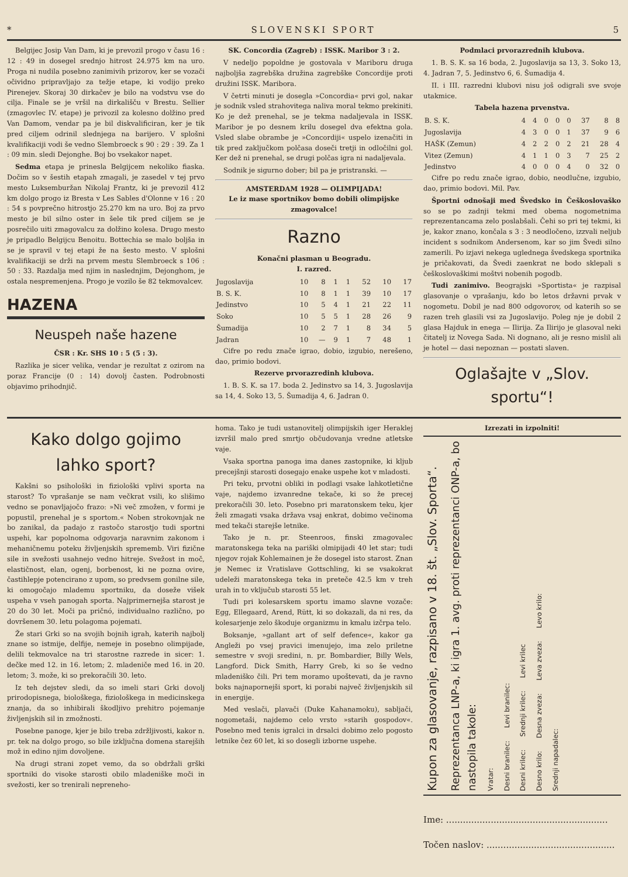* SLOVENSKI SPORT 5
Belgijec Josip Van Dam, ki je prevozil progo v času 16 : 12 : 49 in dosegel srednjo hitrost 24.975 km na uro. Proga ni nudila posebno zanimivih prizorov, ker se vozači očividno pripravljajo za težje etape, ki vodijo preko Pirenejev. Skoraj 30 dirkačev je bilo na vodstvu vse do cilja. Finale se je vršil na dirkališču v Brestu. Sellier (zmagovlec IV. etape) je privozil za kolesno dolžino pred Van Damom, vendar pa je bil diskvalificiran, ker je tik pred ciljem odrinil slednjega na barijero. V splošni kvalifikaciji vodi še vedno Slembroeck s 90 : 29 : 39. Za 1 : 09 min. sledi Dejonghe. Boj bo vsekakor napet.
Sedma etapa je prinesla Belgijcem nekoliko fiaska. Dočim so v šestih etapah zmagali, je zasedel v tej prvo mesto Luksemburžan Nikolaj Frantz, ki je prevozil 412 km dolgo progo iz Bresta v Les Sables d'Olonne v 16 : 20 : 54 s povprečno hitrostjo 25.270 km na uro. Boj za prvo mesto je bil silno oster in šele tik pred ciljem se je posrečilo uiti zmagovalcu za dolžino kolesa. Drugo mesto je pripadlo Belgijcu Benoitu. Bottechia se malo boljša in se je spravil v tej etapi že na šesto mesto. V splošni kvalifikaciji se drži na prvem mestu Slembroeck s 106 : 50 : 33. Razdalja med njim in naslednjim, Dejonghom, je ostala nespremenjena. Progo je vozilo še 82 tekmovalcev.
HAZENA
Neuspeh naše hazene
ČSR : Kr. SHS 10 : 5 (5 : 3).
Razlika je sicer velika, vendar je rezultat z ozirom na poraz Francije (0 : 14) dovolj časten. Podrobnosti objavimo prihodnjič.
SK. Concordia (Zagreb) : ISSK. Maribor 3 : 2.
V nedeljo popoldne je gostovala v Mariboru druga najboljša zagrebška družina zagrebške Concordije proti družini ISSK. Maribora.
V četrti minuti je dosegla »Concordia« prvi gol, nakar je sodnik vsled strahovitega naliva moral tekmo prekiniti. Ko je dež prenehal, se je tekma nadaljevala in ISSK. Maribor je po desnem krilu dosegel dva efektna gola. Vsled slabe obrambe je »Concordiji« uspelo izenačiti in tik pred zaključkom polčasa doseči tretji in odločilni gol. Ker dež ni prenehal, se drugi polčas igra ni nadaljevala.
Sodnik je sigurno dober; bil pa je pristranski. —
AMSTERDAM 1928 — OLIMPIJADA!
Le iz mase sportnikov bomo dobili olimpijske zmagovalce!
Razno
Konačni plasman u Beogradu.
I. razred.
| Jugoslavija | 10 | 8 | 1 | 1 | 52 | 10 | 17 |
| B. S. K. | 10 | 8 | 1 | 1 | 39 | 10 | 17 |
| Jedinstvo | 10 | 5 | 4 | 1 | 21 | 22 | 11 |
| Soko | 10 | 5 | 5 | 1 | 28 | 26 | 9 |
| Šumadija | 10 | 2 | 7 | 1 | 8 | 34 | 5 |
| Jadran | 10 | — | 9 | 1 | 7 | 48 | 1 |
Cifre po redu znače igrao, dobio, izgubio, nerešeno, dao, primio bodovi.
Rezerve prvorazredinh klubova.
1. B. S. K. sa 17. boda 2. Jedinstvo sa 14, 3. Jugoslavija sa 14, 4. Soko 13, 5. Šumadija 4, 6. Jadran 0.
Podmlaci prvorazrednih klubova.
1. B. S. K. sa 16 boda, 2. Jugoslavija sa 13, 3. Soko 13, 4. Jadran 7, 5. Jedinstvo 6, 6. Šumadija 4.
II. i III. razredni klubovi nisu još odigrali sve svoje utakmice.
Tabela hazena prvenstva.
| B. S. K. | 4 | 4 | 0 | 0 | 0 | 37 | 8 | 8 |
| Jugoslavija | 4 | 3 | 0 | 0 | 1 | 37 | 9 | 6 |
| HAŠK (Zemun) | 4 | 2 | 2 | 0 | 2 | 21 | 28 | 4 |
| Vitez (Zemun) | 4 | 1 | 1 | 0 | 3 | 7 | 25 | 2 |
| Jedinstvo | 4 | 0 | 0 | 0 | 4 | 0 | 32 | 0 |
Cifre po redu znače igrao, dobio, neodlučne, izgubio, dao, primio bodovi. Mil. Pav.
Športni odnošaji med Švedsko in Češkoslovaško so se po zadnji tekmi med obema nogometnima reprezentancama zelo poslabšali. Čehi so pri tej tekmi, ki je, kakor znano, končala s 3 : 3 neodločeno, izzvali neljub incident s sodnikom Andersenom, kar so jim Švedi silno zamerili. Po izjavi nekega uglednega švedskega sportnika je pričakovati, da Švedi zaenkrat ne bodo sklepali s češkoslovaškimi moštvi nobenih pogodb.
Tudi zanimivo. Beograjski »Sportista« je razpisal glasovanje o vprašanju, kdo bo letos državni prvak v nogometu. Dobil je nad 800 odgovorov, od katerih so se razen treh glasili vsi za Jugoslavijo. Poleg nje je dobil 2 glasa Hajduk in enega — Ilirija. Za Ilirijo je glasoval neki čitatelj iz Novega Sada. Ni dognano, ali je resno mislil ali je hotel — dasi nepoznan — postati slaven.
Oglašajte v „Slov. sportu“!
Kako dolgo gojimo lahko sport?
Kakšni so psihološki in fiziološki vplivi sporta na starost? To vprašanje se nam večkrat vsili, ko slišimo vedno se ponavljajočo frazo: »Ni več zmožen, v formi je popustil, prenehal je s sportom.« Noben strokovnjak ne bo zanikal, da padajo z rastočo starostjo tudi sportni uspehi, kar popolnoma odgovarja naravnim zakonom i mehaničnemu poteku življenjskih sprememb. Viri fizične sile in svežosti usahnejo vedno hitreje. Svežost in moč, elastičnost, elan, ogenj, borbenost, ki ne pozna ovire, častihlepje potencirano z upom, so predvsem gonilne sile, ki omogočajo mlademu sportniku, da doseže višek uspeha v vseh panogah sporta. Najprimernejša starost je 20 do 30 let. Moči pa pričnó, individualno različno, po dovršenem 30. letu polagoma pojemati.
Že stari Grki so na svojih bojnih igrah, katerih najbolj znane so istmije, delfije, nemeje in posebno olimpijade, delili tekmovalce na tri starostne razrede in sicer: 1. dečke med 12. in 16. letom; 2. mladeniče med 16. in 20. letom; 3. može, ki so prekoračili 30. leto.
Iz teh dejstev sledi, da so imeli stari Grki dovolj prirodopisnega, biološkega, fiziološkega in medicinskega znanja, da so inhibirali škodljivo prehitro pojemanje življenjskih sil in zmožnosti.
Posebne panoge, kjer je bilo treba zdržljivosti, kakor n. pr. tek na dolgo progo, so bile izključna domena starejših mož in edino njim dovoljene.
Na drugi strani zopet vemo, da so obdržali grški sportniki do visoke starosti obilo mladeniške moči in svežosti, ker so trenirali nepreneho-
homa. Tako je tudi ustanovitelj olimpijskih iger Heraklej izvršil malo pred smrtjo občudovanja vredne atletske vaje.
Vsaka sportna panoga ima danes zastopnike, ki kljub precejšnji starosti dosegajo enake uspehe kot v mladosti.
Pri teku, prvotni obliki in podlagi vsake lahkotletične vaje, najdemo izvanredne tekače, ki so že precej prekoračili 30. leto. Posebno pri maratonskem teku, kjer želi zmagati vsaka država vsaj enkrat, dobimo večinoma med tekači starejše letnike.
Tako je n. pr. Steenroos, finski zmagovalec maratonskega teka na pariški olmipijadi 40 let star; tudi njegov rojak Kohlemainen je že dosegel isto starost. Znan je Nemec iz Vratislave Gottschling, ki se vsakokrat udeleži maratonskega teka in preteče 42.5 km v treh urah in to vključub starosti 55 let.
Tudi pri kolesarskem sportu imamo slavne vozače: Egg, Ellegaard, Arend, Rütt, ki so dokazali, da ni res, da kolesarjenje zelo škoduje organizmu in kmalu izčrpa telo.
Boksanje, »gallant art of self defence«, kakor ga Angleži po vsej pravici imenujejo, ima zelo priletne semestre v svoji sredini, n. pr. Bombardier, Billy Wels, Langford. Dick Smith, Harry Greb, ki so še vedno mladeniško čili. Pri tem moramo upoštevati, da je ravno boks najnapornejši sport, ki porabi največ življenjskih sil in energije.
Med veslači, plavači (Duke Kahanamoku), sabljači, nogometaši, najdemo celo vrsto »starih gospodov«. Posebno med tenis igralci in drsalci dobimo zelo pogosto letnike čez 60 let, ki so dosegli izborne uspehe.
Izrezati in izpolniti!
Kupon za glasovanje, razpisano v 18. št. „Slov. Sporta“.
Reprezentanca LNP-a, ki igra 1. avg. proti reprezentanci ONP-a, bo nastopila takole:
Vratar:
Desni branilec: Levi branilec:
Desni krilec: Srednji krilec: Levi krilec
Desno krilo: Desna zveza: Leva zveza: Levo krilo:
Srednji napadalec:
Ime: ..........................................................
Točen naslov: ..............................................